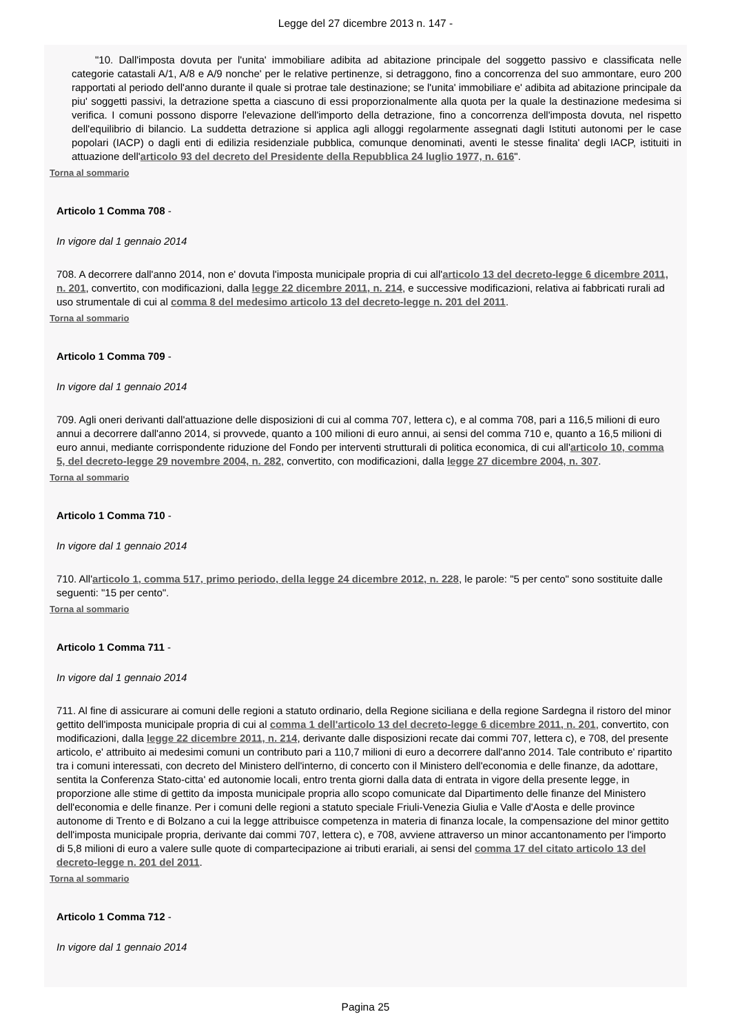Legge del 27 dicembre 2013 n. 147 -
"10. Dall'imposta dovuta per l'unita' immobiliare adibita ad abitazione principale del soggetto passivo e classificata nelle categorie catastali A/1, A/8 e A/9 nonche' per le relative pertinenze, si detraggono, fino a concorrenza del suo ammontare, euro 200 rapportati al periodo dell'anno durante il quale si protrae tale destinazione; se l'unita' immobiliare e' adibita ad abitazione principale da piu' soggetti passivi, la detrazione spetta a ciascuno di essi proporzionalmente alla quota per la quale la destinazione medesima si verifica. I comuni possono disporre l'elevazione dell'importo della detrazione, fino a concorrenza dell'imposta dovuta, nel rispetto dell'equilibrio di bilancio. La suddetta detrazione si applica agli alloggi regolarmente assegnati dagli Istituti autonomi per le case popolari (IACP) o dagli enti di edilizia residenziale pubblica, comunque denominati, aventi le stesse finalita' degli IACP, istituiti in attuazione dell'articolo 93 del decreto del Presidente della Repubblica 24 luglio 1977, n. 616".
Torna al sommario
Articolo 1 Comma 708 -
In vigore dal 1 gennaio 2014
708. A decorrere dall'anno 2014, non e' dovuta l'imposta municipale propria di cui all'articolo 13 del decreto-legge 6 dicembre 2011, n. 201, convertito, con modificazioni, dalla legge 22 dicembre 2011, n. 214, e successive modificazioni, relativa ai fabbricati rurali ad uso strumentale di cui al comma 8 del medesimo articolo 13 del decreto-legge n. 201 del 2011.
Torna al sommario
Articolo 1 Comma 709 -
In vigore dal 1 gennaio 2014
709. Agli oneri derivanti dall'attuazione delle disposizioni di cui al comma 707, lettera c), e al comma 708, pari a 116,5 milioni di euro annui a decorrere dall'anno 2014, si provvede, quanto a 100 milioni di euro annui, ai sensi del comma 710 e, quanto a 16,5 milioni di euro annui, mediante corrispondente riduzione del Fondo per interventi strutturali di politica economica, di cui all'articolo 10, comma 5, del decreto-legge 29 novembre 2004, n. 282, convertito, con modificazioni, dalla legge 27 dicembre 2004, n. 307.
Torna al sommario
Articolo 1 Comma 710 -
In vigore dal 1 gennaio 2014
710. All'articolo 1, comma 517, primo periodo, della legge 24 dicembre 2012, n. 228, le parole: "5 per cento" sono sostituite dalle seguenti: "15 per cento".
Torna al sommario
Articolo 1 Comma 711 -
In vigore dal 1 gennaio 2014
711. Al fine di assicurare ai comuni delle regioni a statuto ordinario, della Regione siciliana e della regione Sardegna il ristoro del minor gettito dell'imposta municipale propria di cui al comma 1 dell'articolo 13 del decreto-legge 6 dicembre 2011, n. 201, convertito, con modificazioni, dalla legge 22 dicembre 2011, n. 214, derivante dalle disposizioni recate dai commi 707, lettera c), e 708, del presente articolo, e' attribuito ai medesimi comuni un contributo pari a 110,7 milioni di euro a decorrere dall'anno 2014. Tale contributo e' ripartito tra i comuni interessati, con decreto del Ministero dell'interno, di concerto con il Ministero dell'economia e delle finanze, da adottare, sentita la Conferenza Stato-citta' ed autonomie locali, entro trenta giorni dalla data di entrata in vigore della presente legge, in proporzione alle stime di gettito da imposta municipale propria allo scopo comunicate dal Dipartimento delle finanze del Ministero dell'economia e delle finanze. Per i comuni delle regioni a statuto speciale Friuli-Venezia Giulia e Valle d'Aosta e delle province autonome di Trento e di Bolzano a cui la legge attribuisce competenza in materia di finanza locale, la compensazione del minor gettito dell'imposta municipale propria, derivante dai commi 707, lettera c), e 708, avviene attraverso un minor accantonamento per l'importo di 5,8 milioni di euro a valere sulle quote di compartecipazione ai tributi erariali, ai sensi del comma 17 del citato articolo 13 del decreto-legge n. 201 del 2011.
Torna al sommario
Articolo 1 Comma 712 -
In vigore dal 1 gennaio 2014
Pagina 25